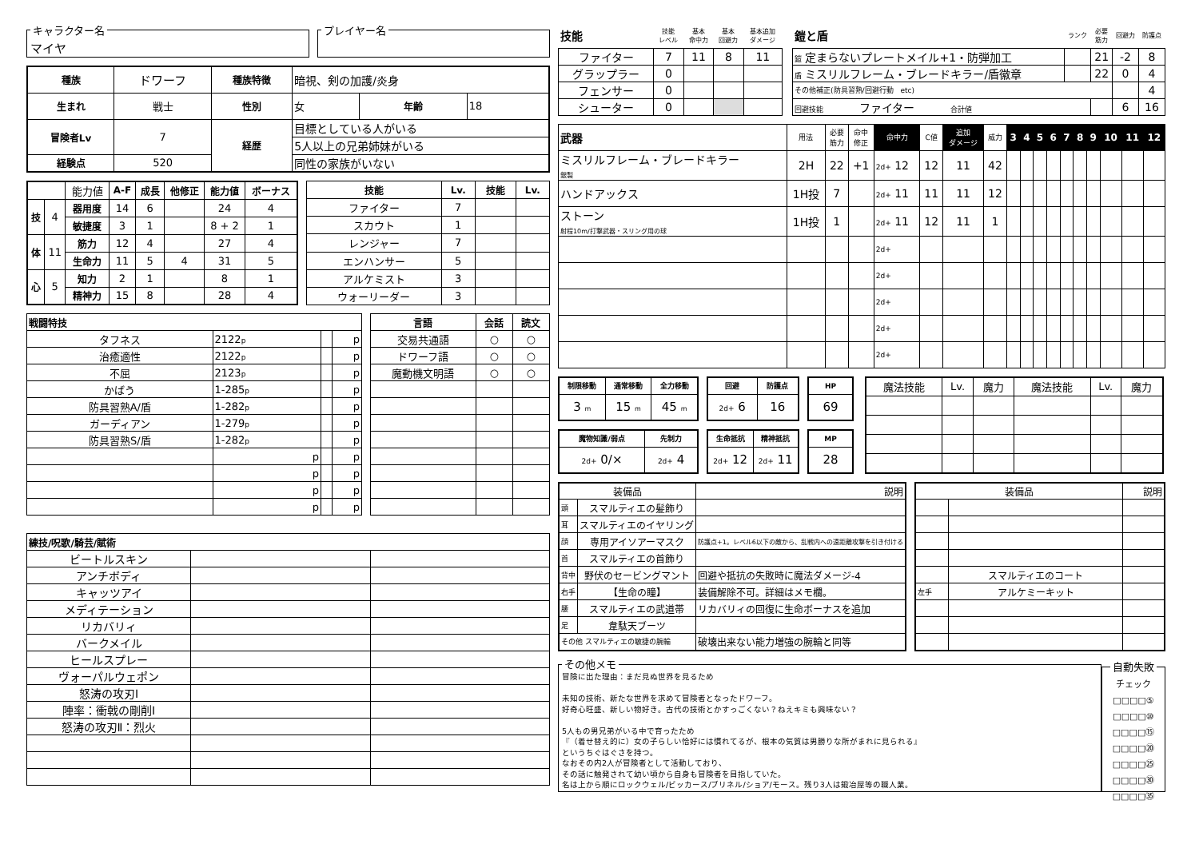キャラクター名
マイヤ
プレイヤー名
| 種族 | ドワーフ | 種族特徴 | 暗視、剣の加護/炎身 | | |
| 生まれ | 戦士 | 性別 | 女 | 年齢 | 18 |
| 冒険者Lv | 7 | 経歴 | 目標としている人がいる | | |
| | | | 5人以上の兄弟姉妹がいる | | |
| 経験点 | 520 | | 同性の家族がいない | | |
| | | 能力値 | A-F | 成長 | 他修正 | 能力値 | ボーナス |
| 技 | 4 | 器用度 | 14 | 6 | | 24 | 4 |
| | | 敏捷度 | 3 | 1 | | 8 + 2 | 1 |
| 体 | 11 | 筋力 | 12 | 4 | | 27 | 4 |
| | | 生命力 | 11 | 5 | 4 | 31 | 5 |
| 心 | 5 | 知力 | 2 | 1 | | 8 | 1 |
| | | 精神力 | 15 | 8 | | 28 | 4 |
| 技能 | Lv. | 技能 | Lv. |
| --- | --- | --- | --- |
| ファイター | 7 | | |
| スカウト | 1 | | |
| レンジャー | 7 | | |
| エンハンサー | 5 | | |
| アルケミスト | 3 | | |
| ウォーリーダー | 3 | | |
| 戦闘特技 | | | |
| --- | --- | --- | --- |
| タフネス | 2122 p | | p |
| 治癒適性 | 2122 p | | p |
| 不屈 | 2123 p | | p |
| かばう | 1-285 p | | p |
| 防具習熟A/盾 | 1-282 p | | p |
| ガーディアン | 1-279 p | | p |
| 防具習熟S/盾 | 1-282 p | | p |
| | p | | p |
| | p | | p |
| | p | | p |
| | p | | p |
| 言語 | 会話 | 読文 |
| --- | --- | --- |
| 交易共通語 | ○ | ○ |
| ドワーフ語 | ○ | ○ |
| 魔動機文明語 | ○ | ○ |
| 練技/呪歌/騎芸/賦術 | | |
| --- | --- | --- |
| ビートルスキン | | |
| アンチボディ | | |
| キャッツアイ | | |
| メディテーション | | |
| リカバリィ | | |
| バークメイル | | |
| ヒールスプレー | | |
| ヴォーパルウェポン | | |
| 怒涛の攻刃Ⅰ | | |
| 陣率：衝戟の剛削Ⅰ | | |
| 怒涛の攻刃Ⅱ：烈火 | | |
| 技能 | 技能 レベル | 基本 命中力 | 基本 回避力 | 基本追加 ダメージ |
| ファイター | 7 | 11 | 8 | 11 |
| グラップラー | 0 | | | |
| フェンサー | 0 | | | |
| シューター | 0 | | | |
| 鎧と盾 | ランク | 必要 筋力 | 回避力 | 防護点 |
| 鎧 定まらないプレートメイル+1・防弾加工 | | 21 | -2 | 8 |
| 盾 ミスリルフレーム・ブレードキラー/盾徽章 | | 22 | 0 | 4 |
| その他補正(防具習熟/回避行動 etc) | | | | 4 |
| 回避技能 ファイター 合計値 | | | 6 | 16 |
| 武器 | 用法 | 必要 筋力 | 命中 修正 | 命中力 | C値 | 追加 ダメージ | 威力 | 3 | 4 | 5 | 6 | 7 | 8 | 9 | 10 | 11 | 12 |
| ミスリルフレーム・ブレードキラー 銀製 | 2H | 22 | +1 | 2d+ 12 | 12 | 11 | 42 | | | | | | | | | | |
| ハンドアックス | 1H投 | 7 | | 2d+ 11 | 11 | 11 | 12 | | | | | | | | | | |
| ストーン 射程10m/打撃武器・スリング用の球 | 1H投 | 1 | | 2d+ 11 | 12 | 11 | 1 | | | | | | | | | | |
| | | | | 2d+ | | | | | | | | | | | | | |
| | | | | 2d+ | | | | | | | | | | | | | |
| | | | | 2d+ | | | | | | | | | | | | | |
| | | | | 2d+ | | | | | | | | | | | | | |
| | | | | 2d+ | | | | | | | | | | | | | |
| 制限移動 | 通常移動 | 全力移動 |
| --- | --- | --- |
| 3 m | 15 m | 45 m |
| 回避 | 防護点 |
| --- | --- |
| 2d+ 6 | 16 |
| HP |
| --- |
| 69 |
| 魔物知識/弱点 | 先制力 |
| --- | --- |
| 2d+ 0/× | 2d+ 4 |
| 生命抵抗 | 精神抵抗 |
| --- | --- |
| 2d+ 12 | 2d+ 11 |
| MP |
| --- |
| 28 |
| 魔法技能 | Lv. | 魔力 | 魔法技能 | Lv. | 魔力 |
| 装備品 | | 説明 |
| 頭 | スマルティエの髪飾り | |
| 耳 | スマルティエのイヤリング | |
| 顔 | 専用アイソアーマスク | 防護点+1。レベル6以下の敵から、乱戦内への遠距離攻撃を引き付ける |
| 首 | スマルティエの首飾り | |
| 背中 | 野伏のセービングマント | 回避や抵抗の失敗時に魔法ダメージ-4 |
| 右手 | 【生命の瞳】 | 装備解除不可。詳細はメモ欄。 |
| 腰 | スマルティエの武道帯 | リカバリィの回復に生命ボーナスを追加 |
| 足 | 韋駄天ブーツ | |
| その他 スマルティエの敏捷の腕輪 | | 破壊出来ない能力増強の腕輪と同等 |
| 装備品 | | 説明 |
| | スマルティエのコート | |
| 左手 | アルケミーキット | |
その他メモ 冒険に出た理由：まだ見ぬ世界を見るため
未知の技術、新たな世界を求めて冒険者となったドワーフ。
好奇心旺盛、新しい物好き。古代の技術とかすっごくない？ねえキミも興味ない？
5人もの男兄弟がいる中で育ったため
『（着せ替え的に）女の子らしい恰好には慣れてるが、根本の気質は男勝りな所がまれに見られる』
というちぐはぐさを持つ。
なおその内2人が冒険者として活動しており、
その話に触発されて幼い頃から自身も冒険者を目指していた。
名は上から順にロックウェル/ビッカース/ブリネル/ショア/モース。残り3人は鍛冶屋等の職人業。 自動失敗 チェック
□□□□⑤
□□□□⑩
□□□□⑮
□□□□⑳
□□□□㉕
□□□□㉚
□□□□㉟